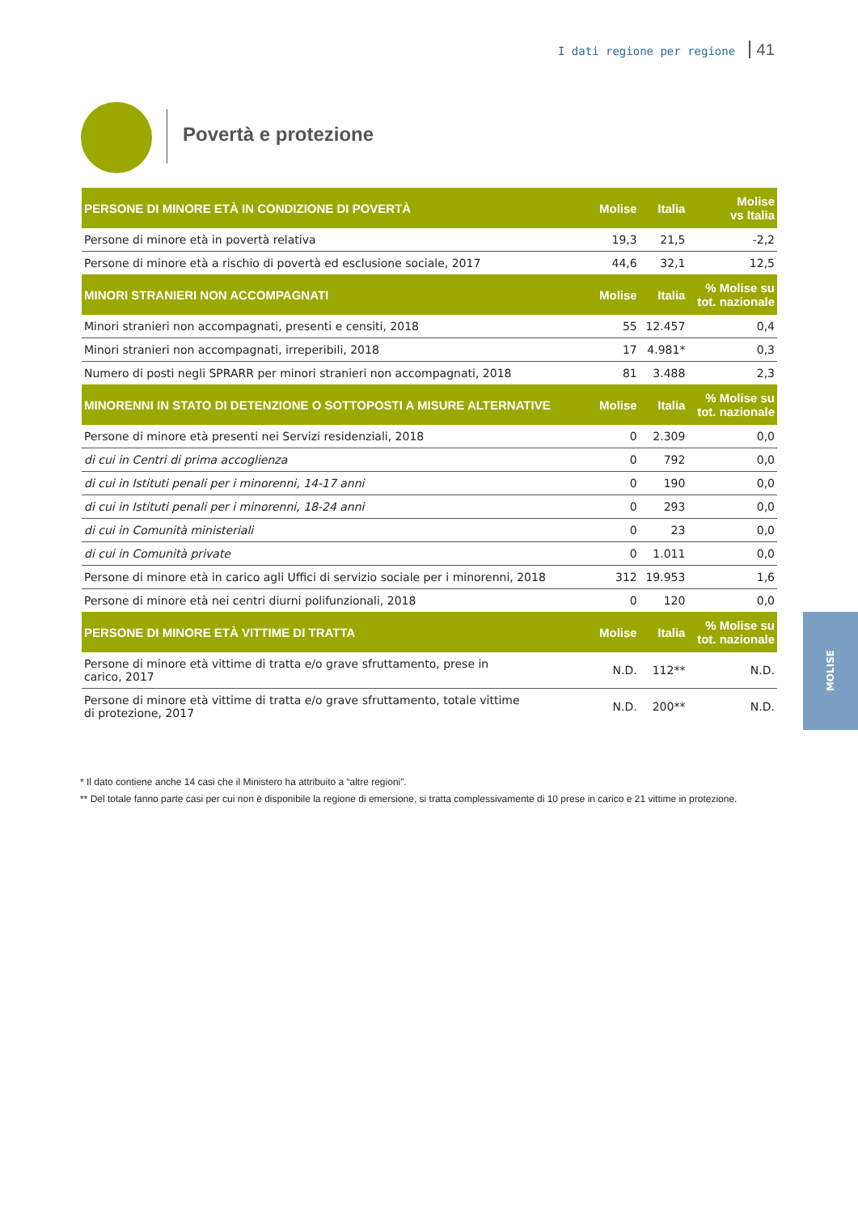I dati regione per regione 41
Povertà e protezione
MOLISE
| PERSONE DI MINORE ETÀ IN CONDIZIONE DI POVERTÀ | Molise | Italia | Molise vs Italia |
| --- | --- | --- | --- |
| Persone di minore età in povertà relativa | 19,3 | 21,5 | -2,2 |
| Persone di minore età a rischio di povertà ed esclusione sociale, 2017 | 44,6 | 32,1 | 12,5 |
| MINORI STRANIERI NON ACCOMPAGNATI | Molise | Italia | % Molise su tot. nazionale |
| Minori stranieri non accompagnati, presenti e censiti, 2018 | 55 | 12.457 | 0,4 |
| Minori stranieri non accompagnati, irreperibili, 2018 | 17 | 4.981* | 0,3 |
| Numero di posti negli SPRARR per minori stranieri non accompagnati, 2018 | 81 | 3.488 | 2,3 |
| MINORENNI IN STATO DI DETENZIONE O SOTTOPOSTI A MISURE ALTERNATIVE | Molise | Italia | % Molise su tot. nazionale |
| Persone di minore età presenti nei Servizi residenziali, 2018 | 0 | 2.309 | 0,0 |
| di cui in Centri di prima accoglienza | 0 | 792 | 0,0 |
| di cui in Istituti penali per i minorenni, 14-17 anni | 0 | 190 | 0,0 |
| di cui in Istituti penali per i minorenni, 18-24 anni | 0 | 293 | 0,0 |
| di cui in Comunità ministeriali | 0 | 23 | 0,0 |
| di cui in Comunità private | 0 | 1.011 | 0,0 |
| Persone di minore età in carico agli Uffici di servizio sociale per i minorenni, 2018 | 312 | 19.953 | 1,6 |
| Persone di minore età nei centri diurni polifunzionali, 2018 | 0 | 120 | 0,0 |
| PERSONE DI MINORE ETÀ VITTIME DI TRATTA | Molise | Italia | % Molise su tot. nazionale |
| Persone di minore età vittime di tratta e/o grave sfruttamento, prese in carico, 2017 | N.D. | 112** | N.D. |
| Persone di minore età vittime di tratta e/o grave sfruttamento, totale vittime di protezione, 2017 | N.D. | 200** | N.D. |
* Il dato contiene anche 14 casi che il Ministero ha attribuito a “altre regioni”.
** Del totale fanno parte casi per cui non è disponibile la regione di emersione, si tratta complessivamente di 10 prese in carico e 21 vittime in protezione.